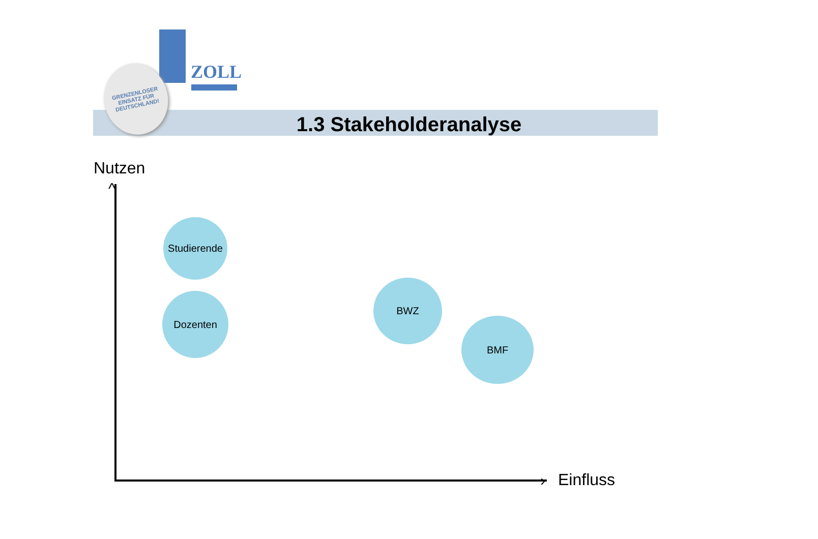ZOLL
GRENZENLOSER
EINSATZ FÜR
DEUTSCHLAND!
1.3 Stakeholderanalyse
Nutzen
^
›
Studierende
Dozenten
BWZ
BMF
Einfluss